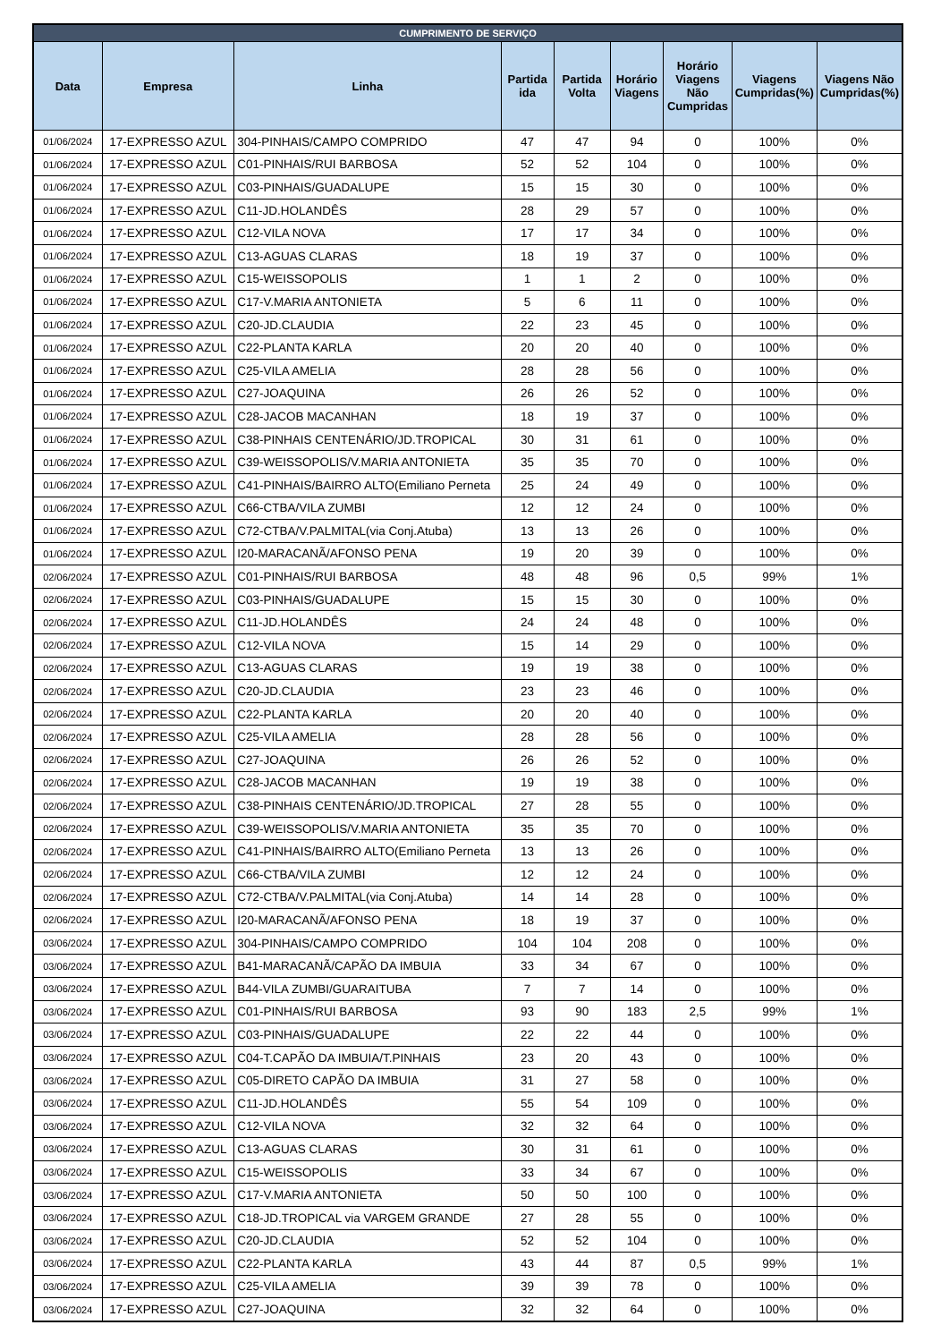| CUMPRIMENTO DE SERVIÇO | | | | | | | | |
| --- | --- | --- | --- | --- | --- | --- | --- | --- |
| Data | Empresa | Linha | Partida ida | Partida Volta | Horário Viagens | Horário Viagens Não Cumpridas | Viagens Cumpridas(%) | Viagens Não Cumpridas(%) |
| 01/06/2024 | 17-EXPRESSO AZUL | 304-PINHAIS/CAMPO COMPRIDO | 47 | 47 | 94 | 0 | 100% | 0% |
| 01/06/2024 | 17-EXPRESSO AZUL | C01-PINHAIS/RUI BARBOSA | 52 | 52 | 104 | 0 | 100% | 0% |
| 01/06/2024 | 17-EXPRESSO AZUL | C03-PINHAIS/GUADALUPE | 15 | 15 | 30 | 0 | 100% | 0% |
| 01/06/2024 | 17-EXPRESSO AZUL | C11-JD.HOLANDÊS | 28 | 29 | 57 | 0 | 100% | 0% |
| 01/06/2024 | 17-EXPRESSO AZUL | C12-VILA NOVA | 17 | 17 | 34 | 0 | 100% | 0% |
| 01/06/2024 | 17-EXPRESSO AZUL | C13-AGUAS CLARAS | 18 | 19 | 37 | 0 | 100% | 0% |
| 01/06/2024 | 17-EXPRESSO AZUL | C15-WEISSOPOLIS | 1 | 1 | 2 | 0 | 100% | 0% |
| 01/06/2024 | 17-EXPRESSO AZUL | C17-V.MARIA ANTONIETA | 5 | 6 | 11 | 0 | 100% | 0% |
| 01/06/2024 | 17-EXPRESSO AZUL | C20-JD.CLAUDIA | 22 | 23 | 45 | 0 | 100% | 0% |
| 01/06/2024 | 17-EXPRESSO AZUL | C22-PLANTA KARLA | 20 | 20 | 40 | 0 | 100% | 0% |
| 01/06/2024 | 17-EXPRESSO AZUL | C25-VILA AMELIA | 28 | 28 | 56 | 0 | 100% | 0% |
| 01/06/2024 | 17-EXPRESSO AZUL | C27-JOAQUINA | 26 | 26 | 52 | 0 | 100% | 0% |
| 01/06/2024 | 17-EXPRESSO AZUL | C28-JACOB MACANHAN | 18 | 19 | 37 | 0 | 100% | 0% |
| 01/06/2024 | 17-EXPRESSO AZUL | C38-PINHAIS CENTENÁRIO/JD.TROPICAL | 30 | 31 | 61 | 0 | 100% | 0% |
| 01/06/2024 | 17-EXPRESSO AZUL | C39-WEISSOPOLIS/V.MARIA ANTONIETA | 35 | 35 | 70 | 0 | 100% | 0% |
| 01/06/2024 | 17-EXPRESSO AZUL | C41-PINHAIS/BAIRRO ALTO(Emiliano Perneta | 25 | 24 | 49 | 0 | 100% | 0% |
| 01/06/2024 | 17-EXPRESSO AZUL | C66-CTBA/VILA ZUMBI | 12 | 12 | 24 | 0 | 100% | 0% |
| 01/06/2024 | 17-EXPRESSO AZUL | C72-CTBA/V.PALMITAL(via Conj.Atuba) | 13 | 13 | 26 | 0 | 100% | 0% |
| 01/06/2024 | 17-EXPRESSO AZUL | I20-MARACANÃ/AFONSO PENA | 19 | 20 | 39 | 0 | 100% | 0% |
| 02/06/2024 | 17-EXPRESSO AZUL | C01-PINHAIS/RUI BARBOSA | 48 | 48 | 96 | 0,5 | 99% | 1% |
| 02/06/2024 | 17-EXPRESSO AZUL | C03-PINHAIS/GUADALUPE | 15 | 15 | 30 | 0 | 100% | 0% |
| 02/06/2024 | 17-EXPRESSO AZUL | C11-JD.HOLANDÊS | 24 | 24 | 48 | 0 | 100% | 0% |
| 02/06/2024 | 17-EXPRESSO AZUL | C12-VILA NOVA | 15 | 14 | 29 | 0 | 100% | 0% |
| 02/06/2024 | 17-EXPRESSO AZUL | C13-AGUAS CLARAS | 19 | 19 | 38 | 0 | 100% | 0% |
| 02/06/2024 | 17-EXPRESSO AZUL | C20-JD.CLAUDIA | 23 | 23 | 46 | 0 | 100% | 0% |
| 02/06/2024 | 17-EXPRESSO AZUL | C22-PLANTA KARLA | 20 | 20 | 40 | 0 | 100% | 0% |
| 02/06/2024 | 17-EXPRESSO AZUL | C25-VILA AMELIA | 28 | 28 | 56 | 0 | 100% | 0% |
| 02/06/2024 | 17-EXPRESSO AZUL | C27-JOAQUINA | 26 | 26 | 52 | 0 | 100% | 0% |
| 02/06/2024 | 17-EXPRESSO AZUL | C28-JACOB MACANHAN | 19 | 19 | 38 | 0 | 100% | 0% |
| 02/06/2024 | 17-EXPRESSO AZUL | C38-PINHAIS CENTENÁRIO/JD.TROPICAL | 27 | 28 | 55 | 0 | 100% | 0% |
| 02/06/2024 | 17-EXPRESSO AZUL | C39-WEISSOPOLIS/V.MARIA ANTONIETA | 35 | 35 | 70 | 0 | 100% | 0% |
| 02/06/2024 | 17-EXPRESSO AZUL | C41-PINHAIS/BAIRRO ALTO(Emiliano Perneta | 13 | 13 | 26 | 0 | 100% | 0% |
| 02/06/2024 | 17-EXPRESSO AZUL | C66-CTBA/VILA ZUMBI | 12 | 12 | 24 | 0 | 100% | 0% |
| 02/06/2024 | 17-EXPRESSO AZUL | C72-CTBA/V.PALMITAL(via Conj.Atuba) | 14 | 14 | 28 | 0 | 100% | 0% |
| 02/06/2024 | 17-EXPRESSO AZUL | I20-MARACANÃ/AFONSO PENA | 18 | 19 | 37 | 0 | 100% | 0% |
| 03/06/2024 | 17-EXPRESSO AZUL | 304-PINHAIS/CAMPO COMPRIDO | 104 | 104 | 208 | 0 | 100% | 0% |
| 03/06/2024 | 17-EXPRESSO AZUL | B41-MARACANÃ/CAPÃO DA IMBUIA | 33 | 34 | 67 | 0 | 100% | 0% |
| 03/06/2024 | 17-EXPRESSO AZUL | B44-VILA ZUMBI/GUARAITUBA | 7 | 7 | 14 | 0 | 100% | 0% |
| 03/06/2024 | 17-EXPRESSO AZUL | C01-PINHAIS/RUI BARBOSA | 93 | 90 | 183 | 2,5 | 99% | 1% |
| 03/06/2024 | 17-EXPRESSO AZUL | C03-PINHAIS/GUADALUPE | 22 | 22 | 44 | 0 | 100% | 0% |
| 03/06/2024 | 17-EXPRESSO AZUL | C04-T.CAPÃO DA IMBUIA/T.PINHAIS | 23 | 20 | 43 | 0 | 100% | 0% |
| 03/06/2024 | 17-EXPRESSO AZUL | C05-DIRETO CAPÃO DA IMBUIA | 31 | 27 | 58 | 0 | 100% | 0% |
| 03/06/2024 | 17-EXPRESSO AZUL | C11-JD.HOLANDÊS | 55 | 54 | 109 | 0 | 100% | 0% |
| 03/06/2024 | 17-EXPRESSO AZUL | C12-VILA NOVA | 32 | 32 | 64 | 0 | 100% | 0% |
| 03/06/2024 | 17-EXPRESSO AZUL | C13-AGUAS CLARAS | 30 | 31 | 61 | 0 | 100% | 0% |
| 03/06/2024 | 17-EXPRESSO AZUL | C15-WEISSOPOLIS | 33 | 34 | 67 | 0 | 100% | 0% |
| 03/06/2024 | 17-EXPRESSO AZUL | C17-V.MARIA ANTONIETA | 50 | 50 | 100 | 0 | 100% | 0% |
| 03/06/2024 | 17-EXPRESSO AZUL | C18-JD.TROPICAL via VARGEM GRANDE | 27 | 28 | 55 | 0 | 100% | 0% |
| 03/06/2024 | 17-EXPRESSO AZUL | C20-JD.CLAUDIA | 52 | 52 | 104 | 0 | 100% | 0% |
| 03/06/2024 | 17-EXPRESSO AZUL | C22-PLANTA KARLA | 43 | 44 | 87 | 0,5 | 99% | 1% |
| 03/06/2024 | 17-EXPRESSO AZUL | C25-VILA AMELIA | 39 | 39 | 78 | 0 | 100% | 0% |
| 03/06/2024 | 17-EXPRESSO AZUL | C27-JOAQUINA | 32 | 32 | 64 | 0 | 100% | 0% |